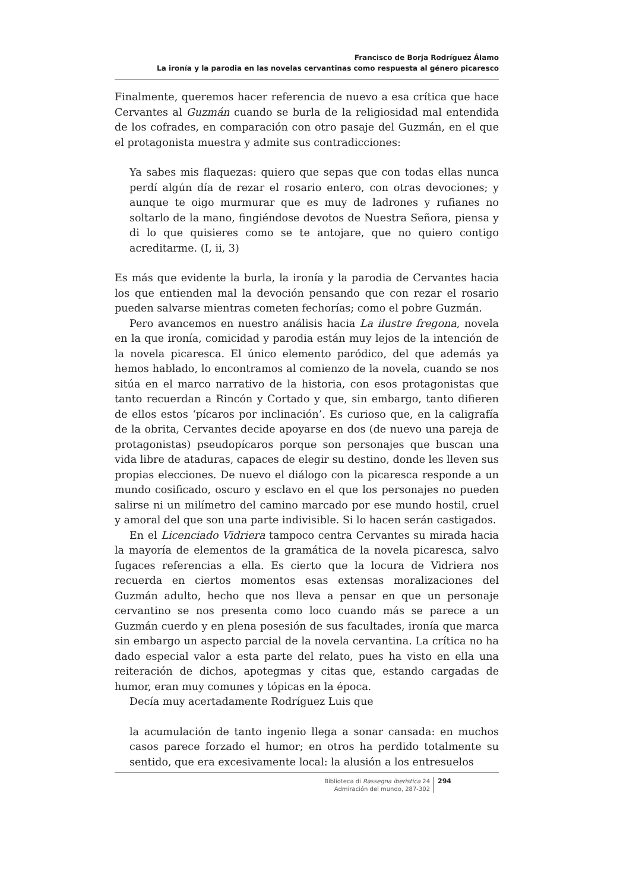Francisco de Borja Rodríguez Álamo
La ironía y la parodia en las novelas cervantinas como respuesta al género picaresco
Finalmente, queremos hacer referencia de nuevo a esa crítica que hace Cervantes al Guzmán cuando se burla de la religiosidad mal entendida de los cofrades, en comparación con otro pasaje del Guzmán, en el que el protagonista muestra y admite sus contradicciones:
Ya sabes mis flaquezas: quiero que sepas que con todas ellas nunca perdí algún día de rezar el rosario entero, con otras devociones; y aunque te oigo murmurar que es muy de ladrones y rufianes no soltarlo de la mano, fingiéndose devotos de Nuestra Señora, piensa y di lo que quisieres como se te antojare, que no quiero contigo acreditarme. (I, ii, 3)
Es más que evidente la burla, la ironía y la parodia de Cervantes hacia los que entienden mal la devoción pensando que con rezar el rosario pueden salvarse mientras cometen fechorías; como el pobre Guzmán.
Pero avancemos en nuestro análisis hacia La ilustre fregona, novela en la que ironía, comicidad y parodia están muy lejos de la intención de la novela picaresca. El único elemento paródico, del que además ya hemos hablado, lo encontramos al comienzo de la novela, cuando se nos sitúa en el marco narrativo de la historia, con esos protagonistas que tanto recuerdan a Rincón y Cortado y que, sin embargo, tanto difieren de ellos estos ‘pícaros por inclinación’. Es curioso que, en la caligrafía de la obrita, Cervantes decide apoyarse en dos (de nuevo una pareja de protagonistas) pseudopícaros porque son personajes que buscan una vida libre de ataduras, capaces de elegir su destino, donde les lleven sus propias elecciones. De nuevo el diálogo con la picaresca responde a un mundo cosificado, oscuro y esclavo en el que los personajes no pueden salirse ni un milímetro del camino marcado por ese mundo hostil, cruel y amoral del que son una parte indivisible. Si lo hacen serán castigados.
En el Licenciado Vidriera tampoco centra Cervantes su mirada hacia la mayoría de elementos de la gramática de la novela picaresca, salvo fugaces referencias a ella. Es cierto que la locura de Vidriera nos recuerda en ciertos momentos esas extensas moralizaciones del Guzmán adulto, hecho que nos lleva a pensar en que un personaje cervantino se nos presenta como loco cuando más se parece a un Guzmán cuerdo y en plena posesión de sus facultades, ironía que marca sin embargo un aspecto parcial de la novela cervantina. La crítica no ha dado especial valor a esta parte del relato, pues ha visto en ella una reiteración de dichos, apotegmas y citas que, estando cargadas de humor, eran muy comunes y tópicas en la época.
Decía muy acertadamente Rodríguez Luis que
la acumulación de tanto ingenio llega a sonar cansada: en muchos casos parece forzado el humor; en otros ha perdido totalmente su sentido, que era excesivamente local: la alusión a los entresuelos
Biblioteca di Rassegna iberistica 24
Admiración del mundo, 287-302
294